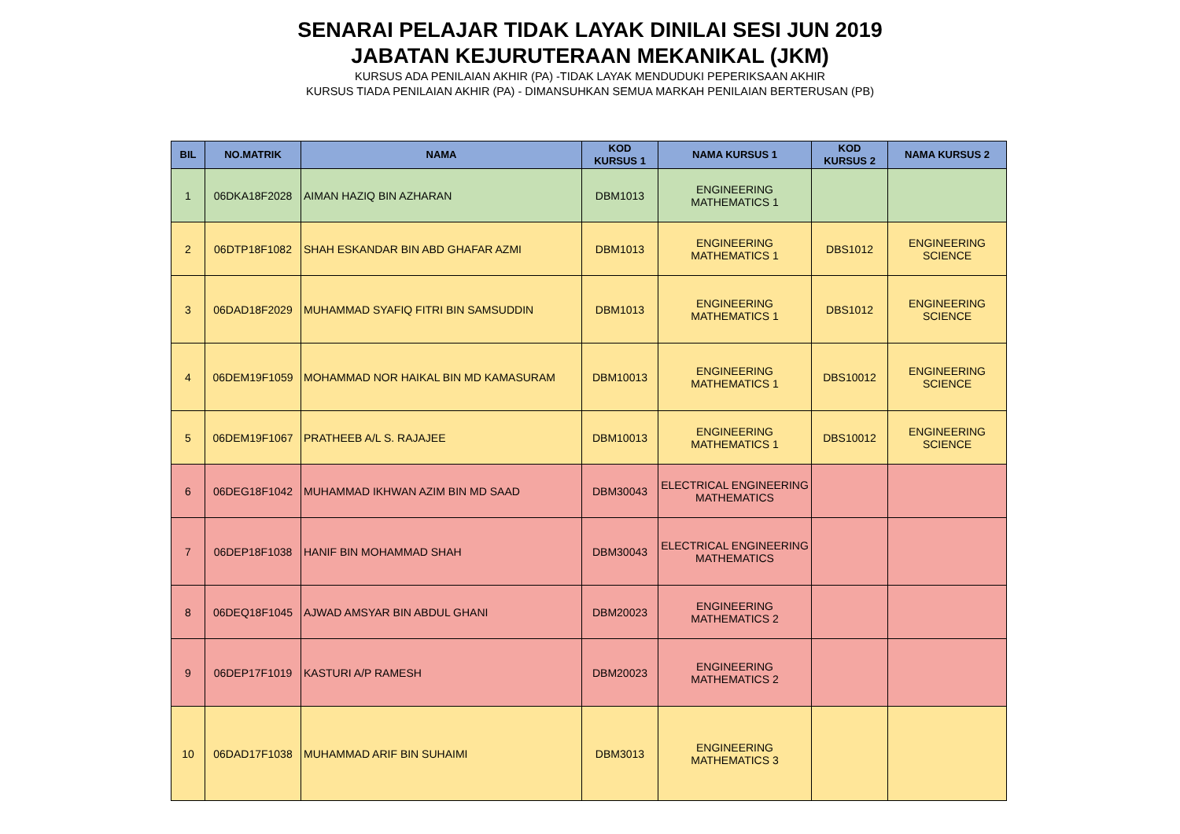SENARAI PELAJAR TIDAK LAYAK DINILAI SESI JUN 2019
JABATAN KEJURUTERAAN MEKANIKAL (JKM)
KURSUS ADA PENILAIAN AKHIR (PA) -TIDAK LAYAK MENDUDUKI PEPERIKSAAN AKHIR
KURSUS TIADA PENILAIAN AKHIR (PA) - DIMANSUHKAN SEMUA MARKAH PENILAIAN BERTERUSAN (PB)
| BIL | NO.MATRIK | NAMA | KOD KURSUS 1 | NAMA KURSUS 1 | KOD KURSUS 2 | NAMA KURSUS 2 |
| --- | --- | --- | --- | --- | --- | --- |
| 1 | 06DKA18F2028 | AIMAN HAZIQ BIN AZHARAN | DBM1013 | ENGINEERING MATHEMATICS 1 | | |
| 2 | 06DTP18F1082 | SHAH ESKANDAR BIN ABD GHAFAR AZMI | DBM1013 | ENGINEERING MATHEMATICS 1 | DBS1012 | ENGINEERING SCIENCE |
| 3 | 06DAD18F2029 | MUHAMMAD SYAFIQ FITRI BIN SAMSUDDIN | DBM1013 | ENGINEERING MATHEMATICS 1 | DBS1012 | ENGINEERING SCIENCE |
| 4 | 06DEM19F1059 | MOHAMMAD NOR HAIKAL BIN MD KAMASURAM | DBM10013 | ENGINEERING MATHEMATICS 1 | DBS10012 | ENGINEERING SCIENCE |
| 5 | 06DEM19F1067 | PRATHEEB A/L S. RAJAJEE | DBM10013 | ENGINEERING MATHEMATICS 1 | DBS10012 | ENGINEERING SCIENCE |
| 6 | 06DEG18F1042 | MUHAMMAD IKHWAN AZIM BIN MD SAAD | DBM30043 | ELECTRICAL ENGINEERING MATHEMATICS | | |
| 7 | 06DEP18F1038 | HANIF BIN MOHAMMAD SHAH | DBM30043 | ELECTRICAL ENGINEERING MATHEMATICS | | |
| 8 | 06DEQ18F1045 | AJWAD AMSYAR BIN ABDUL GHANI | DBM20023 | ENGINEERING MATHEMATICS 2 | | |
| 9 | 06DEP17F1019 | KASTURI A/P RAMESH | DBM20023 | ENGINEERING MATHEMATICS 2 | | |
| 10 | 06DAD17F1038 | MUHAMMAD ARIF BIN SUHAIMI | DBM3013 | ENGINEERING MATHEMATICS 3 | | |